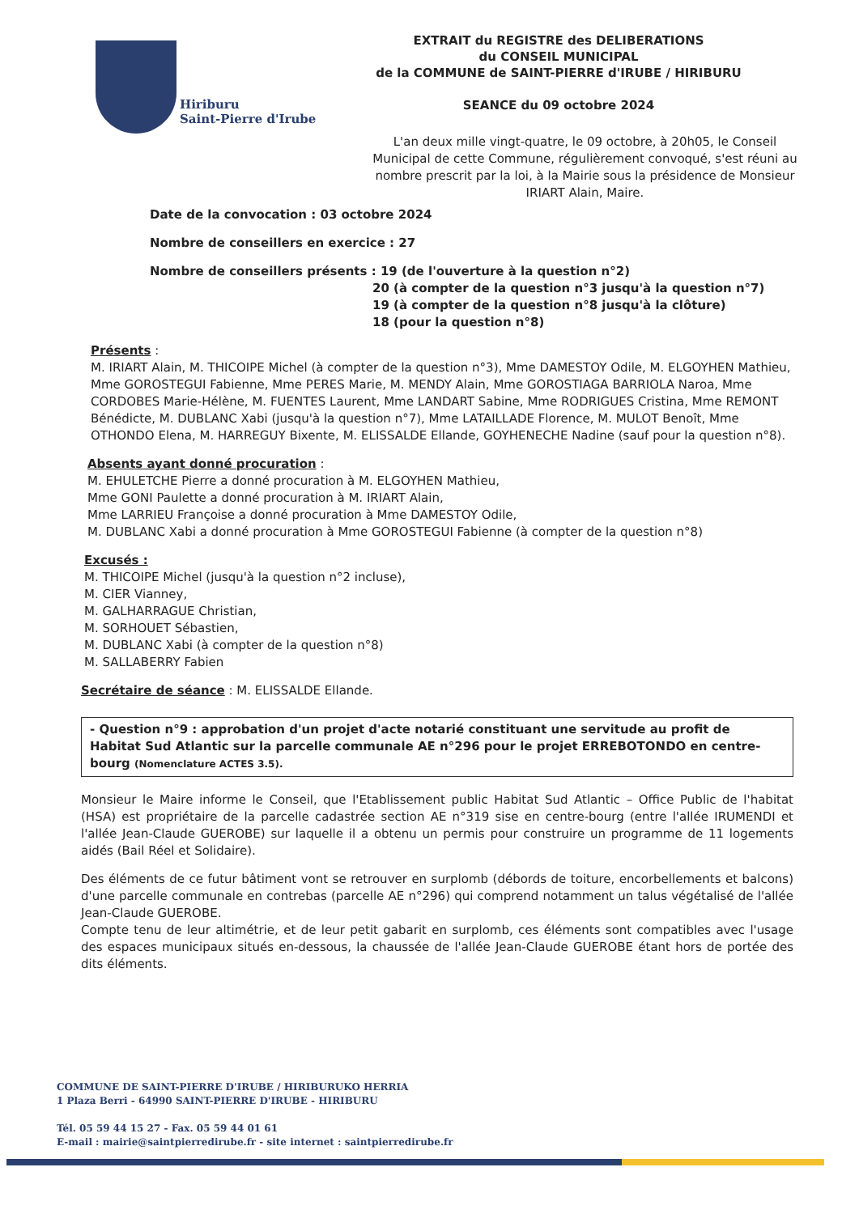Hiriburu
Saint-Pierre d'Irube
EXTRAIT du REGISTRE des DELIBERATIONS
du CONSEIL MUNICIPAL
de la COMMUNE de SAINT-PIERRE d'IRUBE / HIRIBURU
SEANCE du 09 octobre 2024
L'an deux mille vingt-quatre, le 09 octobre, à 20h05, le Conseil Municipal de cette Commune, régulièrement convoqué, s'est réuni au nombre prescrit par la loi, à la Mairie sous la présidence de Monsieur IRIART Alain, Maire.
Date de la convocation : 03 octobre 2024
Nombre de conseillers en exercice : 27
Nombre de conseillers présents : 19 (de l'ouverture à la question n°2)
20 (à compter de la question n°3 jusqu'à la question n°7)
19 (à compter de la question n°8 jusqu'à la clôture)
18 (pour la question n°8)
Présents :
M. IRIART Alain, M. THICOIPE Michel (à compter de la question n°3), Mme DAMESTOY Odile, M. ELGOYHEN Mathieu, Mme GOROSTEGUI Fabienne, Mme PERES Marie, M. MENDY Alain, Mme GOROSTIAGA BARRIOLA Naroa, Mme CORDOBES Marie-Hélène, M. FUENTES Laurent, Mme LANDART Sabine, Mme RODRIGUES Cristina, Mme REMONT Bénédicte, M. DUBLANC Xabi (jusqu'à la question n°7), Mme LATAILLADE Florence, M. MULOT Benoît, Mme OTHONDO Elena, M. HARREGUY Bixente, M. ELISSALDE Ellande, GOYHENECHE Nadine (sauf pour la question n°8).
Absents ayant donné procuration :
M. EHULETCHE Pierre a donné procuration à M. ELGOYHEN Mathieu,
Mme GONI Paulette a donné procuration à M. IRIART Alain,
Mme LARRIEU Françoise a donné procuration à Mme DAMESTOY Odile,
M. DUBLANC Xabi a donné procuration à Mme GOROSTEGUI Fabienne (à compter de la question n°8)
Excusés :
M. THICOIPE Michel (jusqu'à la question n°2 incluse),
M. CIER Vianney,
M. GALHARRAGUE Christian,
M. SORHOUET Sébastien,
M. DUBLANC Xabi (à compter de la question n°8)
M. SALLABERRY Fabien
Secrétaire de séance : M. ELISSALDE Ellande.
- Question n°9 : approbation d'un projet d'acte notarié constituant une servitude au profit de Habitat Sud Atlantic sur la parcelle communale AE n°296 pour le projet ERREBOTONDO en centre-bourg (Nomenclature ACTES 3.5).
Monsieur le Maire informe le Conseil, que l'Etablissement public Habitat Sud Atlantic – Office Public de l'habitat (HSA) est propriétaire de la parcelle cadastrée section AE n°319 sise en centre-bourg (entre l'allée IRUMENDI et l'allée Jean-Claude GUEROBE) sur laquelle il a obtenu un permis pour construire un programme de 11 logements aidés (Bail Réel et Solidaire).
Des éléments de ce futur bâtiment vont se retrouver en surplomb (débords de toiture, encorbellements et balcons) d'une parcelle communale en contrebas (parcelle AE n°296) qui comprend notamment un talus végétalisé de l'allée Jean-Claude GUEROBE.
Compte tenu de leur altimétrie, et de leur petit gabarit en surplomb, ces éléments sont compatibles avec l'usage des espaces municipaux situés en-dessous, la chaussée de l'allée Jean-Claude GUEROBE étant hors de portée des dits éléments.
COMMUNE DE SAINT-PIERRE D'IRUBE / HIRIBURUKO HERRIA
1 Plaza Berri - 64990 SAINT-PIERRE D'IRUBE - HIRIBURU
Tél. 05 59 44 15 27 - Fax. 05 59 44 01 61
E-mail : mairie@saintpierredirube.fr - site internet : saintpierredirube.fr